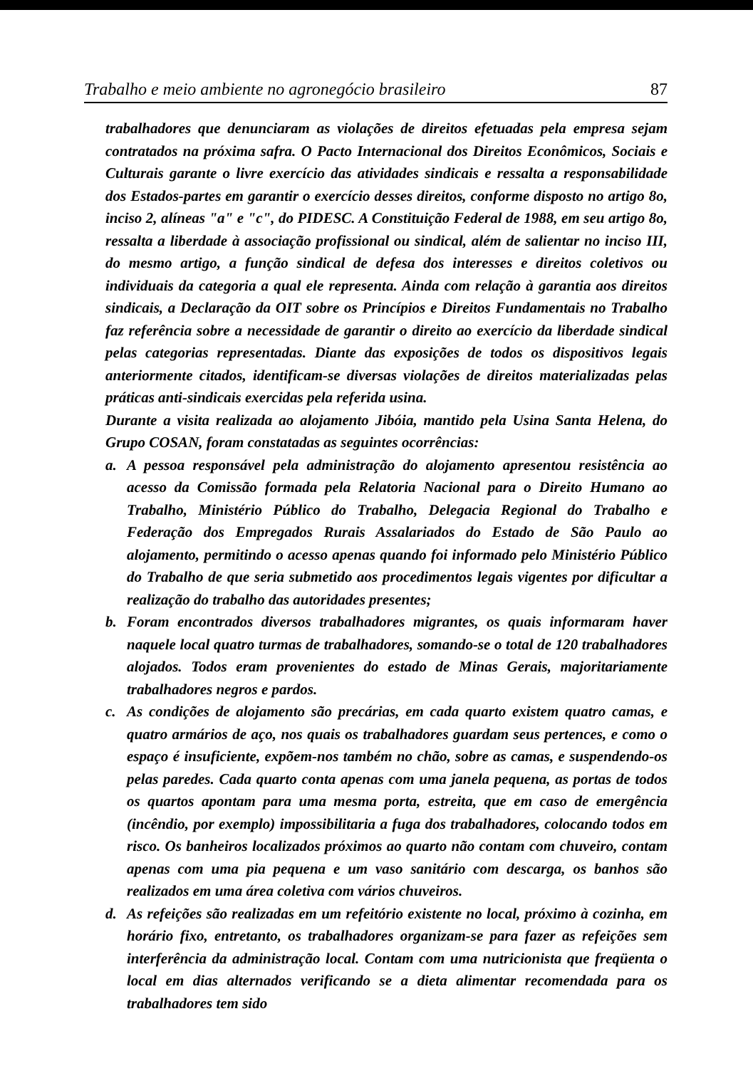Trabalho e meio ambiente no agronegócio brasileiro 87
trabalhadores que denunciaram as violações de direitos efetuadas pela empresa sejam contratados na próxima safra. O Pacto Internacional dos Direitos Econômicos, Sociais e Culturais garante o livre exercício das atividades sindicais e ressalta a responsabilidade dos Estados-partes em garantir o exercício desses direitos, conforme disposto no artigo 8o, inciso 2, alíneas "a" e "c", do PIDESC. A Constituição Federal de 1988, em seu artigo 8o, ressalta a liberdade à associação profissional ou sindical, além de salientar no inciso III, do mesmo artigo, a função sindical de defesa dos interesses e direitos coletivos ou individuais da categoria a qual ele representa. Ainda com relação à garantia aos direitos sindicais, a Declaração da OIT sobre os Princípios e Direitos Fundamentais no Trabalho faz referência sobre a necessidade de garantir o direito ao exercício da liberdade sindical pelas categorias representadas. Diante das exposições de todos os dispositivos legais anteriormente citados, identificam-se diversas violações de direitos materializadas pelas práticas anti-sindicais exercidas pela referida usina.
Durante a visita realizada ao alojamento Jibóia, mantido pela Usina Santa Helena, do Grupo COSAN, foram constatadas as seguintes ocorrências:
a. A pessoa responsável pela administração do alojamento apresentou resistência ao acesso da Comissão formada pela Relatoria Nacional para o Direito Humano ao Trabalho, Ministério Público do Trabalho, Delegacia Regional do Trabalho e Federação dos Empregados Rurais Assalariados do Estado de São Paulo ao alojamento, permitindo o acesso apenas quando foi informado pelo Ministério Público do Trabalho de que seria submetido aos procedimentos legais vigentes por dificultar a realização do trabalho das autoridades presentes;
b. Foram encontrados diversos trabalhadores migrantes, os quais informaram haver naquele local quatro turmas de trabalhadores, somando-se o total de 120 trabalhadores alojados. Todos eram provenientes do estado de Minas Gerais, majoritariamente trabalhadores negros e pardos.
c. As condições de alojamento são precárias, em cada quarto existem quatro camas, e quatro armários de aço, nos quais os trabalhadores guardam seus pertences, e como o espaço é insuficiente, expõem-nos também no chão, sobre as camas, e suspendendo-os pelas paredes. Cada quarto conta apenas com uma janela pequena, as portas de todos os quartos apontam para uma mesma porta, estreita, que em caso de emergência (incêndio, por exemplo) impossibilitaria a fuga dos trabalhadores, colocando todos em risco. Os banheiros localizados próximos ao quarto não contam com chuveiro, contam apenas com uma pia pequena e um vaso sanitário com descarga, os banhos são realizados em uma área coletiva com vários chuveiros.
d. As refeições são realizadas em um refeitório existente no local, próximo à cozinha, em horário fixo, entretanto, os trabalhadores organizam-se para fazer as refeições sem interferência da administração local. Contam com uma nutricionista que freqüenta o local em dias alternados verificando se a dieta alimentar recomendada para os trabalhadores tem sido